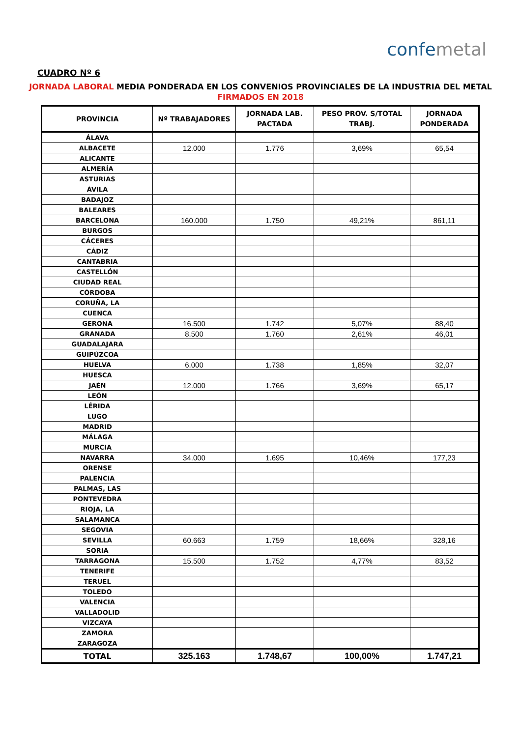confemetal
CUADRO Nº 6
JORNADA LABORAL MEDIA PONDERADA EN LOS CONVENIOS PROVINCIALES DE LA INDUSTRIA DEL METAL
FIRMADOS EN 2018
| PROVINCIA | Nº TRABAJADORES | JORNADA LAB. PACTADA | PESO PROV. S/TOTAL TRABJ. | JORNADA PONDERADA |
| --- | --- | --- | --- | --- |
| ÁLAVA | | | | |
| ALBACETE | 12.000 | 1.776 | 3,69% | 65,54 |
| ALICANTE | | | | |
| ALMERÍA | | | | |
| ASTURIAS | | | | |
| ÁVILA | | | | |
| BADAJOZ | | | | |
| BALEARES | | | | |
| BARCELONA | 160.000 | 1.750 | 49,21% | 861,11 |
| BURGOS | | | | |
| CÁCERES | | | | |
| CÁDIZ | | | | |
| CANTABRIA | | | | |
| CASTELLÓN | | | | |
| CIUDAD REAL | | | | |
| CÓRDOBA | | | | |
| CORUÑA, LA | | | | |
| CUENCA | | | | |
| GERONA | 16.500 | 1.742 | 5,07% | 88,40 |
| GRANADA | 8.500 | 1.760 | 2,61% | 46,01 |
| GUADALAJARA | | | | |
| GUIPÚZCOA | | | | |
| HUELVA | 6.000 | 1.738 | 1,85% | 32,07 |
| HUESCA | | | | |
| JAÉN | 12.000 | 1.766 | 3,69% | 65,17 |
| LEÓN | | | | |
| LÉRIDA | | | | |
| LUGO | | | | |
| MADRID | | | | |
| MÁLAGA | | | | |
| MURCIA | | | | |
| NAVARRA | 34.000 | 1.695 | 10,46% | 177,23 |
| ORENSE | | | | |
| PALENCIA | | | | |
| PALMAS, LAS | | | | |
| PONTEVEDRA | | | | |
| RIOJA, LA | | | | |
| SALAMANCA | | | | |
| SEGOVIA | | | | |
| SEVILLA | 60.663 | 1.759 | 18,66% | 328,16 |
| SORIA | | | | |
| TARRAGONA | 15.500 | 1.752 | 4,77% | 83,52 |
| TENERIFE | | | | |
| TERUEL | | | | |
| TOLEDO | | | | |
| VALENCIA | | | | |
| VALLADOLID | | | | |
| VIZCAYA | | | | |
| ZAMORA | | | | |
| ZARAGOZA | | | | |
| TOTAL | 325.163 | 1.748,67 | 100,00% | 1.747,21 |